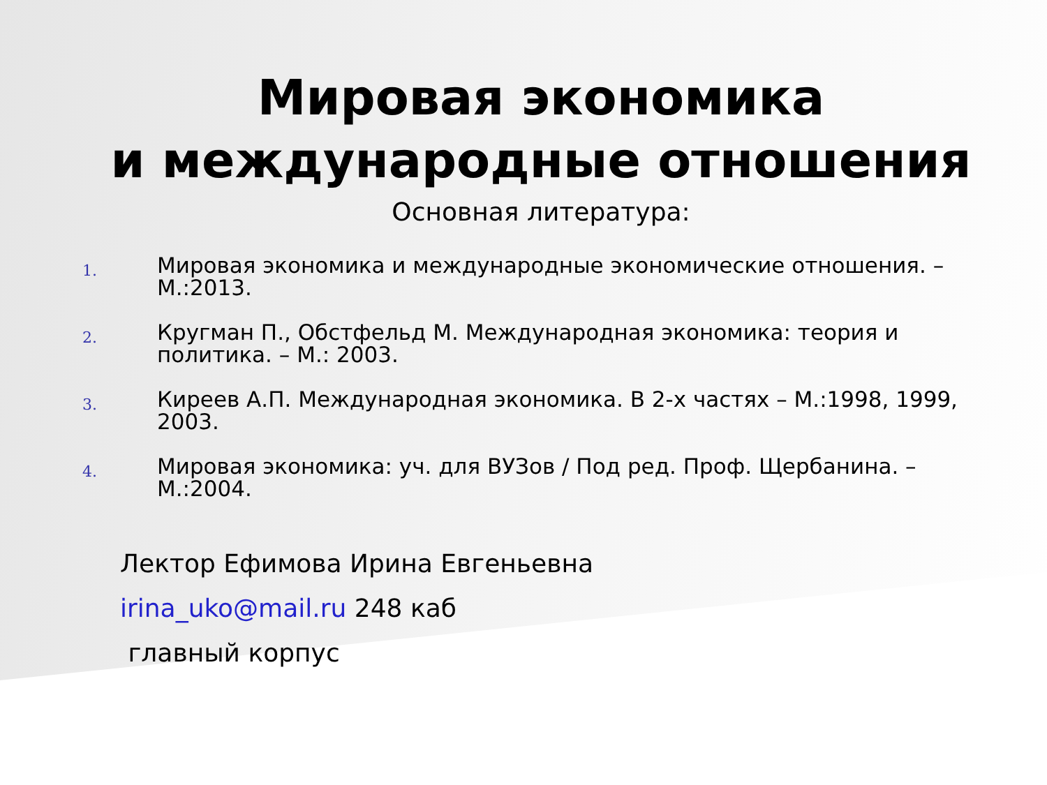Мировая экономика
и международные отношения
Основная литература:
1. Мировая экономика и международные экономические отношения. – М.:2013.
2. Кругман П., Обстфельд М. Международная экономика: теория и политика. – М.: 2003.
3. Киреев А.П. Международная экономика. В 2-х частях – М.:1998, 1999, 2003.
4. Мировая экономика: уч. для ВУЗов / Под ред. Проф. Щербанина. – М.:2004.
Лектор Ефимова Ирина Евгеньевна
irina_uko@mail.ru 248 каб
главный корпус